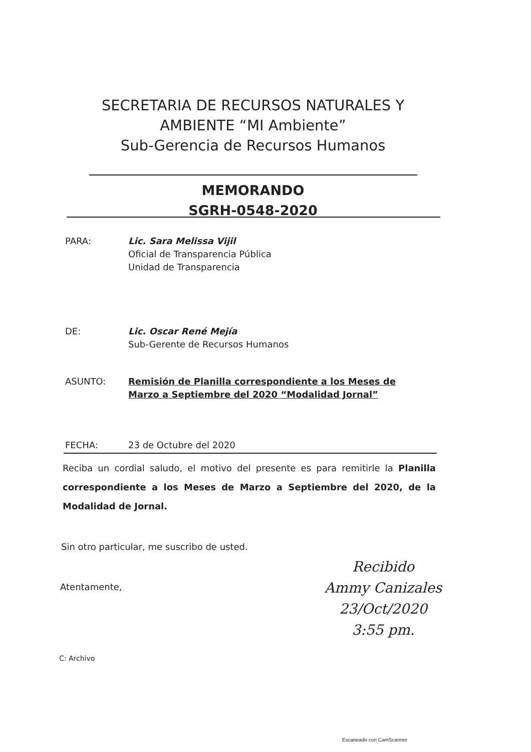SECRETARIA DE RECURSOS NATURALES Y
AMBIENTE “MI Ambiente”
Sub-Gerencia de Recursos Humanos
MEMORANDO
SGRH-0548-2020
PARA: Lic. Sara Melissa Vijil
Oficial de Transparencia Pública
Unidad de Transparencia
DE: Lic. Oscar René Mejía
Sub-Gerente de Recursos Humanos
ASUNTO: Remisión de Planilla correspondiente a los Meses de
Marzo a Septiembre del 2020 “Modalidad Jornal”
FECHA: 23 de Octubre del 2020
Reciba un cordial saludo, el motivo del presente es para remitirle la Planilla correspondiente a los Meses de Marzo a Septiembre del 2020, de la Modalidad de Jornal.
Sin otro particular, me suscribo de usted.
Atentamente,
Recibido
Ammy Canizales
23/Oct/2020
3:55 pm.
C: Archivo
Escaneado con CamScanner